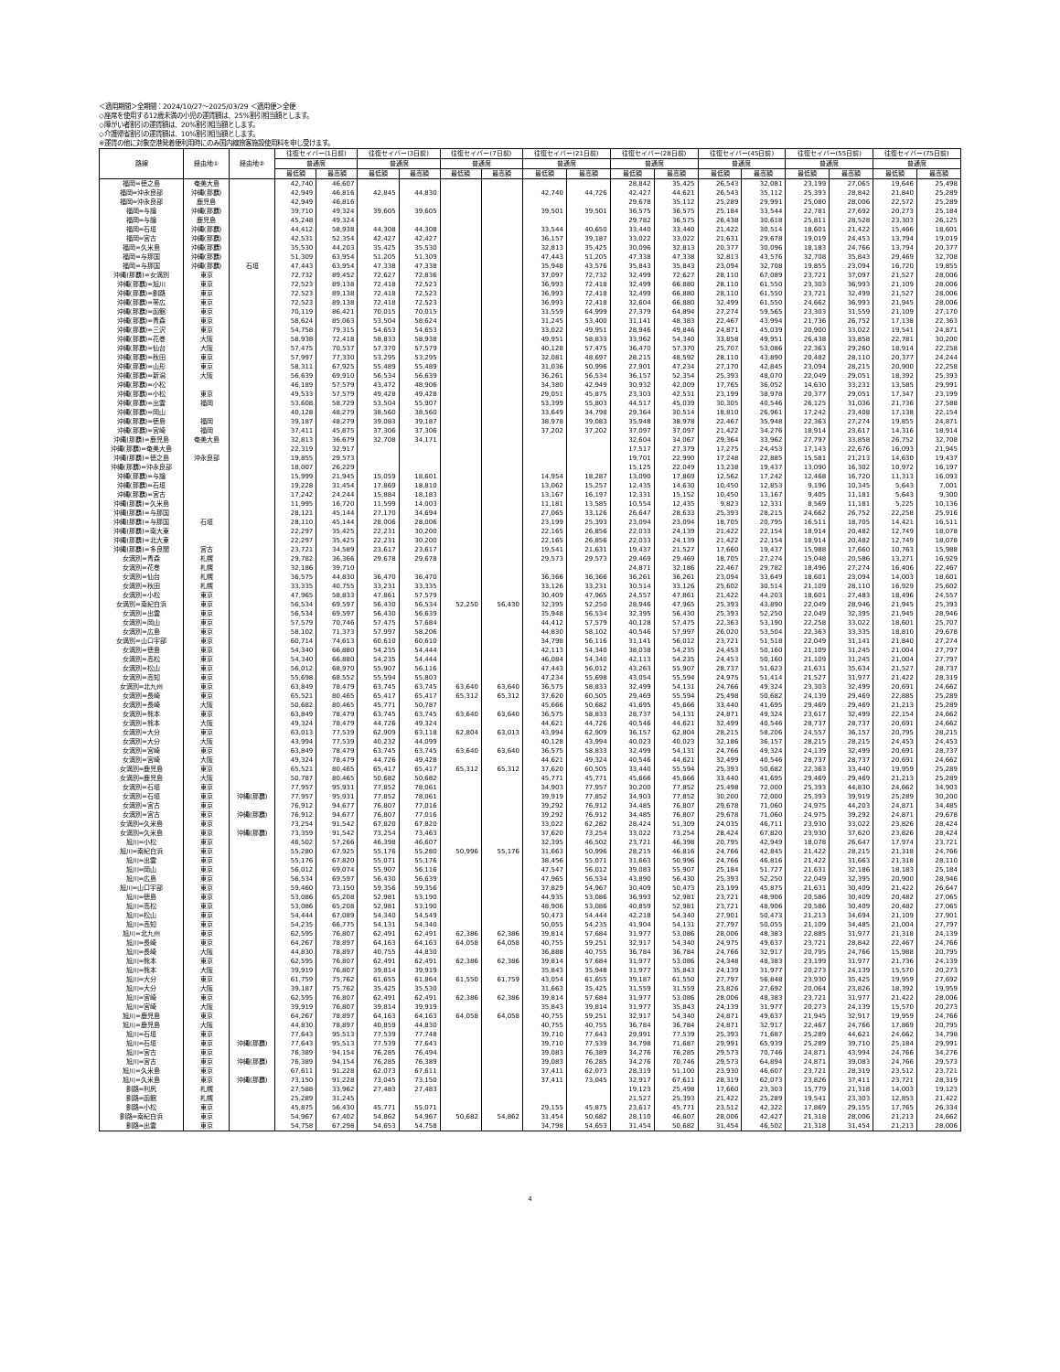＜適用期間＞全期間：2024/10/27～2025/03/29 ＜適用便＞全便
◇座席を使用する12歳未満の小児の運賃額は、25%割引相当額とします。
◇障がい者割引の運賃額は、20%割引相当額とします。
◇介護帰省割引の運賃額は、10%割引相当額とします。
※運賃の他に対象空港発着便利用時にのみ国内線旅客施設使用料を申し受けます。
| 路線 | 経由地① | 経由地② | 往復セイバー(1日前) | | 往復セイバー(3日前) | | 往復セイバー(7日前) | | 往復セイバー(21日前) | | 往復セイバー(28日前) | | 往復セイバー(45日前) | | 往復セイバー(55日前) | | 往復セイバー(75日前) | |
| --- | --- | --- | --- | --- | --- | --- | --- | --- | --- | --- | --- | --- | --- | --- | --- | --- | --- | --- |
| | | | 普通席 | | 普通席 | | 普通席 | | 普通席 | | 普通席 | | 普通席 | | 普通席 | | 普通席 | |
| | | | 最低額 | 最高額 | 最低額 | 最高額 | 最低額 | 最高額 | 最低額 | 最高額 | 最低額 | 最高額 | 最低額 | 最高額 | 最低額 | 最高額 | 最低額 | 最高額 |
| 福岡=徳之島 | 奄美大島 | | 42,740 | 46,607 | | | | | | | 28,842 | 35,425 | 26,543 | 32,081 | 23,199 | 27,065 | 19,646 | 25,498 |
| 福岡=沖永良部 | 沖縄(那覇) | | 42,949 | 46,816 | 42,845 | 44,830 | | | 42,740 | 44,726 | 42,427 | 44,621 | 26,543 | 35,112 | 25,393 | 28,842 | 21,840 | 25,289 |
| 福岡=沖永良部 | 鹿児島 | | 42,949 | 46,816 | | | | | | | 29,678 | 35,112 | 25,289 | 29,991 | 25,080 | 28,006 | 22,572 | 25,289 |
| 福岡=与論 | 沖縄(那覇) | | 39,710 | 49,324 | 39,605 | 39,605 | | | 39,501 | 39,501 | 36,575 | 36,575 | 25,184 | 33,544 | 22,781 | 27,692 | 20,273 | 25,184 |
| 福岡=与論 | 鹿児島 | | 45,248 | 49,324 | | | | | | | 29,782 | 36,575 | 26,438 | 30,618 | 25,811 | 28,528 | 23,303 | 26,125 |
| 福岡=石垣 | 沖縄(那覇) | | 44,412 | 58,938 | 44,308 | 44,308 | | | 33,544 | 40,650 | 33,440 | 33,440 | 21,422 | 30,514 | 18,601 | 21,422 | 15,466 | 18,601 |
| 福岡=宮古 | 沖縄(那覇) | | 42,531 | 52,354 | 42,427 | 42,427 | | | 36,157 | 39,187 | 33,022 | 33,022 | 21,631 | 29,678 | 19,019 | 24,453 | 13,794 | 19,019 |
| 福岡=久米島 | 沖縄(那覇) | | 35,530 | 44,203 | 35,425 | 35,530 | | | 32,813 | 35,425 | 30,096 | 32,813 | 20,377 | 30,096 | 18,183 | 24,766 | 13,794 | 20,377 |
| 福岡=与那国 | 沖縄(那覇) | | 51,309 | 63,954 | 51,205 | 51,309 | | | 47,443 | 51,205 | 47,338 | 47,338 | 32,813 | 43,576 | 32,708 | 35,843 | 29,469 | 32,708 |
| 福岡=与那国 | 沖縄(那覇) | 石垣 | 47,443 | 63,954 | 47,338 | 47,338 | | | 35,948 | 43,576 | 35,843 | 35,843 | 23,094 | 32,708 | 19,855 | 23,094 | 16,720 | 19,855 |
| 沖縄(那覇)=女満別 | 東京 | | 72,732 | 89,452 | 72,627 | 72,836 | | | 37,097 | 72,732 | 32,499 | 72,627 | 28,110 | 67,089 | 23,721 | 37,097 | 21,527 | 28,006 |
| 沖縄(那覇)=旭川 | 東京 | | 72,523 | 89,138 | 72,418 | 72,523 | | | 36,993 | 72,418 | 32,499 | 66,880 | 28,110 | 61,550 | 23,303 | 36,993 | 21,109 | 28,006 |
| 沖縄(那覇)=釧路 | 東京 | | 72,523 | 89,138 | 72,418 | 72,523 | | | 36,993 | 72,418 | 32,499 | 66,880 | 28,110 | 61,550 | 23,721 | 32,499 | 21,527 | 28,006 |
| 沖縄(那覇)=帯広 | 東京 | | 72,523 | 89,138 | 72,418 | 72,523 | | | 36,993 | 72,418 | 32,604 | 66,880 | 32,499 | 61,550 | 24,662 | 36,993 | 21,945 | 28,006 |
| 沖縄(那覇)=函館 | 東京 | | 70,119 | 86,421 | 70,015 | 70,015 | | | 31,559 | 64,999 | 27,379 | 64,894 | 27,274 | 59,565 | 23,303 | 31,559 | 21,109 | 27,170 |
| 沖縄(那覇)=青森 | 東京 | | 58,624 | 85,063 | 53,504 | 58,624 | | | 31,245 | 53,400 | 31,141 | 48,383 | 22,467 | 43,994 | 21,736 | 26,752 | 17,138 | 22,363 |
| 沖縄(那覇)=三沢 | 東京 | | 54,758 | 79,315 | 54,653 | 54,653 | | | 33,022 | 49,951 | 28,946 | 49,846 | 24,871 | 45,039 | 20,900 | 33,022 | 19,541 | 24,871 |
| 沖縄(那覇)=花巻 | 大阪 | | 58,938 | 72,418 | 58,833 | 58,938 | | | 49,951 | 58,833 | 33,962 | 54,340 | 33,858 | 49,951 | 26,438 | 33,858 | 22,781 | 30,200 |
| 沖縄(那覇)=仙台 | 大阪 | | 57,475 | 70,537 | 57,370 | 57,579 | | | 40,128 | 57,475 | 36,470 | 57,370 | 25,707 | 53,086 | 22,363 | 29,260 | 18,914 | 22,258 |
| 沖縄(那覇)=秋田 | 東京 | | 57,997 | 77,330 | 53,295 | 53,295 | | | 32,081 | 48,697 | 28,215 | 48,592 | 28,110 | 43,890 | 20,482 | 28,110 | 20,377 | 24,244 |
| 沖縄(那覇)=山形 | 東京 | | 58,311 | 67,925 | 55,489 | 55,489 | | | 31,036 | 50,996 | 27,901 | 47,234 | 27,170 | 42,845 | 23,094 | 28,215 | 20,900 | 22,258 |
| 沖縄(那覇)=新潟 | 大阪 | | 56,639 | 69,910 | 56,534 | 56,639 | | | 36,261 | 56,534 | 36,157 | 52,354 | 25,393 | 48,070 | 22,049 | 29,051 | 18,392 | 25,393 |
| 沖縄(那覇)=小松 | | | 46,189 | 57,579 | 43,472 | 48,906 | | | 34,380 | 42,949 | 30,932 | 42,009 | 17,765 | 36,052 | 14,630 | 33,231 | 13,585 | 29,991 |
| 沖縄(那覇)=小松 | 東京 | | 49,533 | 57,579 | 49,428 | 49,428 | | | 29,051 | 45,875 | 23,303 | 42,531 | 23,199 | 38,978 | 20,377 | 29,051 | 17,347 | 23,199 |
| 沖縄(那覇)=出雲 | 福岡 | | 53,608 | 58,729 | 53,504 | 55,907 | | | 53,399 | 55,803 | 44,517 | 45,039 | 30,305 | 40,546 | 26,125 | 31,036 | 21,736 | 27,588 |
| 沖縄(那覇)=岡山 | | | 40,128 | 48,279 | 38,560 | 38,560 | | | 33,649 | 34,798 | 29,364 | 30,514 | 18,810 | 26,961 | 17,242 | 23,408 | 17,138 | 22,154 |
| 沖縄(那覇)=徳島 | 福岡 | | 39,187 | 48,279 | 39,083 | 39,187 | | | 38,978 | 39,083 | 35,948 | 38,978 | 22,467 | 35,948 | 22,363 | 27,274 | 19,855 | 24,871 |
| 沖縄(那覇)=宮崎 | 福岡 | | 37,411 | 45,875 | 37,306 | 37,306 | | | 37,202 | 37,202 | 37,097 | 37,097 | 21,422 | 34,276 | 18,914 | 23,617 | 14,316 | 18,914 |
| 沖縄(那覇)=鹿児島 | 奄美大島 | | 32,813 | 36,679 | 32,708 | 34,171 | | | | | 32,604 | 34,067 | 29,364 | 33,962 | 27,797 | 33,858 | 26,752 | 32,708 |
| 沖縄(那覇)=奄美大島 | | | 22,319 | 32,917 | | | | | | | 17,517 | 27,379 | 17,275 | 24,453 | 17,143 | 22,676 | 16,093 | 21,945 |
| 沖縄(那覇)=徳之島 | 沖永良部 | | 19,855 | 29,573 | | | | | | | 19,701 | 22,990 | 17,248 | 22,885 | 15,581 | 21,213 | 14,630 | 19,437 |
| 沖縄(那覇)=沖永良部 | | | 18,007 | 26,229 | | | | | | | 15,125 | 22,049 | 13,238 | 19,437 | 13,090 | 16,302 | 10,972 | 16,197 |
| 沖縄(那覇)=与論 | | | 15,999 | 21,945 | 15,059 | 18,601 | | | 14,954 | 18,287 | 13,090 | 17,869 | 12,562 | 17,242 | 12,468 | 16,720 | 11,313 | 16,093 |
| 沖縄(那覇)=石垣 | | | 19,228 | 31,454 | 17,869 | 18,810 | | | 13,062 | 15,257 | 12,435 | 14,630 | 10,450 | 12,853 | 9,196 | 10,345 | 5,643 | 7,001 |
| 沖縄(那覇)=宮古 | | | 17,242 | 24,244 | 15,884 | 18,183 | | | 13,167 | 16,197 | 12,331 | 15,152 | 10,450 | 13,167 | 9,405 | 11,181 | 5,643 | 9,300 |
| 沖縄(那覇)=久米島 | | | 11,995 | 16,720 | 11,599 | 14,003 | | | 11,181 | 13,585 | 10,554 | 12,435 | 9,823 | 12,331 | 8,569 | 11,181 | 5,225 | 10,136 |
| 沖縄(那覇)=与那国 | | | 28,121 | 45,144 | 27,170 | 34,694 | | | 27,065 | 33,126 | 26,647 | 28,633 | 25,393 | 28,215 | 24,662 | 26,752 | 22,258 | 25,916 |
| 沖縄(那覇)=与那国 | 石垣 | | 28,110 | 45,144 | 28,006 | 28,006 | | | 23,199 | 25,393 | 23,094 | 23,094 | 18,705 | 20,795 | 16,511 | 18,705 | 14,421 | 16,511 |
| 沖縄(那覇)=南大東 | | | 22,297 | 35,425 | 22,231 | 30,200 | | | 22,165 | 26,856 | 22,033 | 24,139 | 21,422 | 22,154 | 18,914 | 20,482 | 12,749 | 18,078 |
| 沖縄(那覇)=北大東 | | | 22,297 | 35,425 | 22,231 | 30,200 | | | 22,165 | 26,856 | 22,033 | 24,139 | 21,422 | 22,154 | 18,914 | 20,482 | 12,749 | 18,078 |
| 沖縄(那覇)=多良間 | 宮古 | | 23,721 | 34,589 | 23,617 | 23,617 | | | 19,541 | 21,631 | 19,437 | 21,527 | 17,660 | 19,437 | 15,988 | 17,660 | 10,763 | 15,988 |
| 女満別=青森 | 札幌 | | 29,782 | 36,366 | 29,678 | 29,678 | | | 29,573 | 29,573 | 29,469 | 29,469 | 18,705 | 27,274 | 15,048 | 20,586 | 13,271 | 16,929 |
| 女満別=花巻 | 札幌 | | 32,186 | 39,710 | | | | | | | 24,871 | 32,186 | 22,467 | 29,782 | 18,496 | 27,274 | 16,406 | 22,467 |
| 女満別=仙台 | 札幌 | | 36,575 | 44,830 | 36,470 | 36,470 | | | 36,366 | 36,366 | 36,261 | 36,261 | 23,094 | 33,649 | 18,601 | 23,094 | 14,003 | 18,601 |
| 女満別=秋田 | 札幌 | | 33,335 | 40,755 | 33,231 | 33,335 | | | 33,126 | 33,231 | 30,514 | 33,126 | 25,602 | 30,514 | 21,109 | 28,110 | 16,929 | 25,602 |
| 女満別=小松 | 東京 | | 47,965 | 58,833 | 47,861 | 57,579 | | | 30,409 | 47,965 | 24,557 | 47,861 | 21,422 | 44,203 | 18,601 | 27,483 | 18,496 | 24,557 |
| 女満別=南紀白浜 | 東京 | | 56,534 | 69,597 | 56,430 | 56,534 | 52,250 | 56,430 | 32,395 | 52,250 | 28,946 | 47,965 | 25,393 | 43,890 | 22,049 | 28,946 | 21,945 | 25,393 |
| 女満別=出雲 | 東京 | | 56,534 | 69,597 | 56,430 | 56,639 | | | 35,948 | 56,534 | 32,395 | 56,430 | 25,393 | 52,250 | 22,049 | 32,395 | 21,945 | 28,946 |
| 女満別=岡山 | 東京 | | 57,579 | 70,746 | 57,475 | 57,684 | | | 44,412 | 57,579 | 40,128 | 57,475 | 22,363 | 53,190 | 22,258 | 33,022 | 18,601 | 25,707 |
| 女満別=広島 | 東京 | | 58,102 | 71,373 | 57,997 | 58,206 | | | 44,830 | 58,102 | 40,546 | 57,997 | 26,020 | 53,504 | 22,363 | 33,335 | 18,810 | 29,678 |
| 女満別=山口宇部 | 東京 | | 60,714 | 74,613 | 60,610 | 60,610 | | | 34,798 | 56,116 | 31,141 | 56,012 | 23,721 | 51,518 | 22,049 | 31,141 | 21,840 | 27,274 |
| 女満別=徳島 | 東京 | | 54,340 | 66,880 | 54,235 | 54,444 | | | 42,113 | 54,340 | 38,038 | 54,235 | 24,453 | 50,160 | 21,109 | 31,245 | 21,004 | 27,797 |
| 女満別=高松 | 東京 | | 54,340 | 66,880 | 54,235 | 54,444 | | | 46,084 | 54,340 | 42,113 | 54,235 | 24,453 | 50,160 | 21,109 | 31,245 | 21,004 | 27,797 |
| 女満別=松山 | 東京 | | 56,012 | 68,970 | 55,907 | 56,116 | | | 47,443 | 56,012 | 43,263 | 55,907 | 28,737 | 51,623 | 21,631 | 35,634 | 21,527 | 28,737 |
| 女満別=高知 | 東京 | | 55,698 | 68,552 | 55,594 | 55,803 | | | 47,234 | 55,698 | 43,054 | 55,594 | 24,975 | 51,414 | 21,527 | 31,977 | 21,422 | 28,319 |
| 女満別=北九州 | 東京 | | 63,849 | 78,479 | 63,745 | 63,745 | 63,640 | 63,640 | 36,575 | 58,833 | 32,499 | 54,131 | 24,766 | 49,324 | 23,303 | 32,499 | 20,691 | 24,662 |
| 女満別=長崎 | 東京 | | 65,521 | 80,465 | 65,417 | 65,417 | 65,312 | 65,312 | 37,620 | 60,505 | 29,469 | 55,594 | 25,498 | 50,682 | 24,139 | 29,469 | 22,885 | 25,289 |
| 女満別=長崎 | 大阪 | | 50,682 | 80,465 | 45,771 | 50,787 | | | 45,666 | 50,682 | 41,695 | 45,666 | 33,440 | 41,695 | 29,469 | 29,469 | 21,213 | 25,289 |
| 女満別=熊本 | 東京 | | 63,849 | 78,479 | 63,745 | 63,745 | 63,640 | 63,640 | 36,575 | 58,833 | 28,737 | 54,131 | 24,871 | 49,324 | 23,617 | 32,499 | 22,154 | 24,662 |
| 女満別=熊本 | 大阪 | | 49,324 | 78,479 | 44,726 | 49,324 | | | 44,621 | 44,726 | 40,546 | 44,621 | 32,499 | 40,546 | 28,737 | 28,737 | 20,691 | 24,662 |
| 女満別=大分 | 東京 | | 63,013 | 77,539 | 62,909 | 63,118 | 62,804 | 63,013 | 43,994 | 62,909 | 36,157 | 62,804 | 28,215 | 58,206 | 24,557 | 36,157 | 20,795 | 28,215 |
| 女満別=大分 | 大阪 | | 43,994 | 77,539 | 40,232 | 44,099 | | | 40,128 | 43,994 | 40,023 | 40,023 | 32,186 | 36,157 | 28,215 | 28,215 | 24,453 | 24,453 |
| 女満別=宮崎 | 東京 | | 63,849 | 78,479 | 63,745 | 63,745 | 63,640 | 63,640 | 36,575 | 58,833 | 32,499 | 54,131 | 24,766 | 49,324 | 24,139 | 32,499 | 20,691 | 28,737 |
| 女満別=宮崎 | 大阪 | | 49,324 | 78,479 | 44,726 | 49,428 | | | 44,621 | 49,324 | 40,546 | 44,621 | 32,499 | 40,546 | 28,737 | 28,737 | 20,691 | 24,662 |
| 女満別=鹿児島 | 東京 | | 65,521 | 80,465 | 65,417 | 65,417 | 65,312 | 65,312 | 37,620 | 60,505 | 33,440 | 55,594 | 25,393 | 50,682 | 22,363 | 33,440 | 19,959 | 25,289 |
| 女満別=鹿児島 | 大阪 | | 50,787 | 80,465 | 50,682 | 50,682 | | | 45,771 | 45,771 | 45,666 | 45,666 | 33,440 | 41,695 | 29,469 | 29,469 | 21,213 | 25,289 |
| 女満別=石垣 | 東京 | | 77,957 | 95,931 | 77,852 | 78,061 | | | 34,903 | 77,957 | 30,200 | 77,852 | 25,498 | 72,000 | 25,393 | 44,830 | 24,662 | 34,903 |
| 女満別=石垣 | 東京 | 沖縄(那覇) | 77,957 | 95,931 | 77,852 | 78,061 | | | 39,919 | 77,852 | 34,903 | 77,852 | 30,200 | 72,000 | 25,393 | 39,919 | 25,289 | 30,200 |
| 女満別=宮古 | 東京 | | 76,912 | 94,677 | 76,807 | 77,016 | | | 39,292 | 76,912 | 34,485 | 76,807 | 29,678 | 71,060 | 24,975 | 44,203 | 24,871 | 34,485 |
| 女満別=宮古 | 東京 | 沖縄(那覇) | 76,912 | 94,677 | 76,807 | 77,016 | | | 39,292 | 76,912 | 34,485 | 76,807 | 29,678 | 71,060 | 24,975 | 39,292 | 24,871 | 29,678 |
| 女満別=久米島 | 東京 | | 73,254 | 91,542 | 67,820 | 67,820 | | | 33,022 | 62,282 | 28,424 | 51,309 | 24,035 | 46,711 | 23,930 | 33,022 | 23,826 | 28,424 |
| 女満別=久米島 | 東京 | 沖縄(那覇) | 73,359 | 91,542 | 73,254 | 73,463 | | | 37,620 | 73,254 | 33,022 | 73,254 | 28,424 | 67,820 | 23,930 | 37,620 | 23,826 | 28,424 |
| 旭川=小松 | 東京 | | 46,502 | 57,266 | 46,398 | 46,607 | | | 32,395 | 46,502 | 23,721 | 46,398 | 20,795 | 42,949 | 18,078 | 26,647 | 17,974 | 23,721 |
| 旭川=南紀白浜 | 東京 | | 55,280 | 67,925 | 55,176 | 55,280 | 50,996 | 55,176 | 31,663 | 50,996 | 28,215 | 46,816 | 24,766 | 42,845 | 21,422 | 28,215 | 21,318 | 24,766 |
| 旭川=出雲 | 東京 | | 55,176 | 67,820 | 55,071 | 55,176 | | | 38,456 | 55,071 | 31,663 | 50,996 | 24,766 | 46,816 | 21,422 | 31,663 | 21,318 | 28,110 |
| 旭川=岡山 | 東京 | | 56,012 | 69,074 | 55,907 | 56,116 | | | 47,547 | 56,012 | 39,083 | 55,907 | 25,184 | 51,727 | 21,631 | 32,186 | 18,183 | 25,184 |
| 旭川=広島 | 東京 | | 56,534 | 69,597 | 56,430 | 56,639 | | | 47,965 | 56,534 | 43,890 | 56,430 | 25,393 | 52,250 | 22,049 | 32,395 | 20,900 | 28,946 |
| 旭川=山口宇部 | 東京 | | 59,460 | 73,150 | 59,356 | 59,356 | | | 37,829 | 54,967 | 30,409 | 50,473 | 23,199 | 45,875 | 21,631 | 30,409 | 21,422 | 26,647 |
| 旭川=徳島 | 東京 | | 53,086 | 65,208 | 52,981 | 53,190 | | | 44,935 | 53,086 | 36,993 | 52,981 | 23,721 | 48,906 | 20,586 | 30,409 | 20,482 | 27,065 |
| 旭川=高松 | 東京 | | 53,086 | 65,208 | 52,981 | 53,190 | | | 48,906 | 53,086 | 40,859 | 52,981 | 23,721 | 48,906 | 20,586 | 30,409 | 20,482 | 27,065 |
| 旭川=松山 | 東京 | | 54,444 | 67,089 | 54,340 | 54,549 | | | 50,473 | 54,444 | 42,218 | 54,340 | 27,901 | 50,473 | 21,213 | 34,694 | 21,109 | 27,901 |
| 旭川=高知 | 東京 | | 54,235 | 66,775 | 54,131 | 54,340 | | | 50,055 | 54,235 | 41,904 | 54,131 | 27,797 | 50,055 | 21,109 | 34,485 | 21,004 | 27,797 |
| 旭川=北九州 | 東京 | | 62,595 | 76,807 | 62,491 | 62,491 | 62,386 | 62,386 | 39,814 | 57,684 | 31,977 | 53,086 | 28,006 | 48,383 | 22,885 | 31,977 | 21,318 | 24,139 |
| 旭川=長崎 | 東京 | | 64,267 | 78,897 | 64,163 | 64,163 | 64,058 | 64,058 | 40,755 | 59,251 | 32,917 | 54,340 | 24,975 | 49,637 | 23,721 | 28,842 | 22,467 | 24,766 |
| 旭川=長崎 | 大阪 | | 44,830 | 78,897 | 40,755 | 44,830 | | | 36,888 | 40,755 | 36,784 | 36,784 | 24,766 | 32,917 | 20,795 | 24,766 | 15,988 | 20,795 |
| 旭川=熊本 | 東京 | | 62,595 | 76,807 | 62,491 | 62,491 | 62,386 | 62,386 | 39,814 | 57,684 | 31,977 | 53,086 | 24,348 | 48,383 | 23,199 | 31,977 | 21,736 | 24,139 |
| 旭川=熊本 | 大阪 | | 39,919 | 76,807 | 39,814 | 39,919 | | | 35,843 | 35,948 | 31,977 | 35,843 | 24,139 | 31,977 | 20,273 | 24,139 | 15,570 | 20,273 |
| 旭川=大分 | 東京 | | 61,759 | 75,762 | 61,655 | 61,864 | 61,550 | 61,759 | 43,054 | 61,655 | 39,187 | 61,550 | 27,797 | 56,848 | 23,930 | 35,425 | 19,959 | 27,692 |
| 旭川=大分 | 大阪 | | 39,187 | 75,762 | 35,425 | 35,530 | | | 31,663 | 35,425 | 31,559 | 31,559 | 23,826 | 27,692 | 20,064 | 23,826 | 18,392 | 19,959 |
| 旭川=宮崎 | 東京 | | 62,595 | 76,807 | 62,491 | 62,491 | 62,386 | 62,386 | 39,814 | 57,684 | 31,977 | 53,086 | 28,006 | 48,383 | 23,721 | 31,977 | 21,422 | 28,006 |
| 旭川=宮崎 | 大阪 | | 39,919 | 76,807 | 39,814 | 39,919 | | | 35,843 | 39,814 | 31,977 | 35,843 | 24,139 | 31,977 | 20,273 | 24,139 | 15,570 | 20,273 |
| 旭川=鹿児島 | 東京 | | 64,267 | 78,897 | 64,163 | 64,163 | 64,058 | 64,058 | 40,755 | 59,251 | 32,917 | 54,340 | 24,871 | 49,637 | 21,945 | 32,917 | 19,959 | 24,766 |
| 旭川=鹿児島 | 大阪 | | 44,830 | 78,897 | 40,859 | 44,830 | | | 40,755 | 40,755 | 36,784 | 36,784 | 24,871 | 32,917 | 22,467 | 24,766 | 17,869 | 20,795 |
| 旭川=石垣 | 東京 | | 77,643 | 95,513 | 77,539 | 77,748 | | | 39,710 | 77,643 | 29,991 | 77,539 | 25,393 | 71,687 | 25,289 | 44,621 | 24,662 | 34,798 |
| 旭川=石垣 | 東京 | 沖縄(那覇) | 77,643 | 95,513 | 77,539 | 77,643 | | | 39,710 | 77,539 | 34,798 | 71,687 | 29,991 | 65,939 | 25,289 | 39,710 | 25,184 | 29,991 |
| 旭川=宮古 | 東京 | | 76,389 | 94,154 | 76,285 | 76,494 | | | 39,083 | 76,389 | 34,276 | 76,285 | 29,573 | 70,746 | 24,871 | 43,994 | 24,766 | 34,276 |
| 旭川=宮古 | 東京 | 沖縄(那覇) | 76,389 | 94,154 | 76,285 | 76,389 | | | 39,083 | 76,285 | 34,276 | 70,746 | 29,573 | 64,894 | 24,871 | 39,083 | 24,766 | 29,573 |
| 旭川=久米島 | 東京 | | 67,611 | 91,228 | 62,073 | 67,611 | | | 37,411 | 62,073 | 28,319 | 51,100 | 23,930 | 46,607 | 23,721 | 28,319 | 23,512 | 23,721 |
| 旭川=久米島 | 東京 | 沖縄(那覇) | 73,150 | 91,228 | 73,045 | 73,150 | | | 37,411 | 73,045 | 32,917 | 67,611 | 28,319 | 62,073 | 23,826 | 37,411 | 23,721 | 28,319 |
| 釧路=利尻 | 札幌 | | 27,588 | 33,962 | 27,483 | 27,483 | | | | | 19,123 | 25,498 | 17,660 | 23,303 | 15,779 | 21,318 | 14,003 | 19,123 |
| 釧路=函館 | 札幌 | | 25,289 | 31,245 | | | | | | | 21,527 | 25,393 | 21,422 | 25,289 | 19,541 | 23,303 | 12,853 | 21,422 |
| 釧路=小松 | 東京 | | 45,875 | 56,430 | 45,771 | 55,071 | | | 29,155 | 45,875 | 23,617 | 45,771 | 23,512 | 42,322 | 17,869 | 29,155 | 17,765 | 26,334 |
| 釧路=南紀白浜 | 東京 | | 54,967 | 67,402 | 54,862 | 54,967 | 50,682 | 54,862 | 31,454 | 50,682 | 28,110 | 46,607 | 28,006 | 42,427 | 21,318 | 28,006 | 21,213 | 24,662 |
| 釧路=出雲 | 東京 | | 54,758 | 67,298 | 54,653 | 54,758 | | | 34,798 | 54,653 | 31,454 | 50,682 | 31,454 | 46,502 | 21,318 | 31,454 | 21,213 | 28,006 |
4